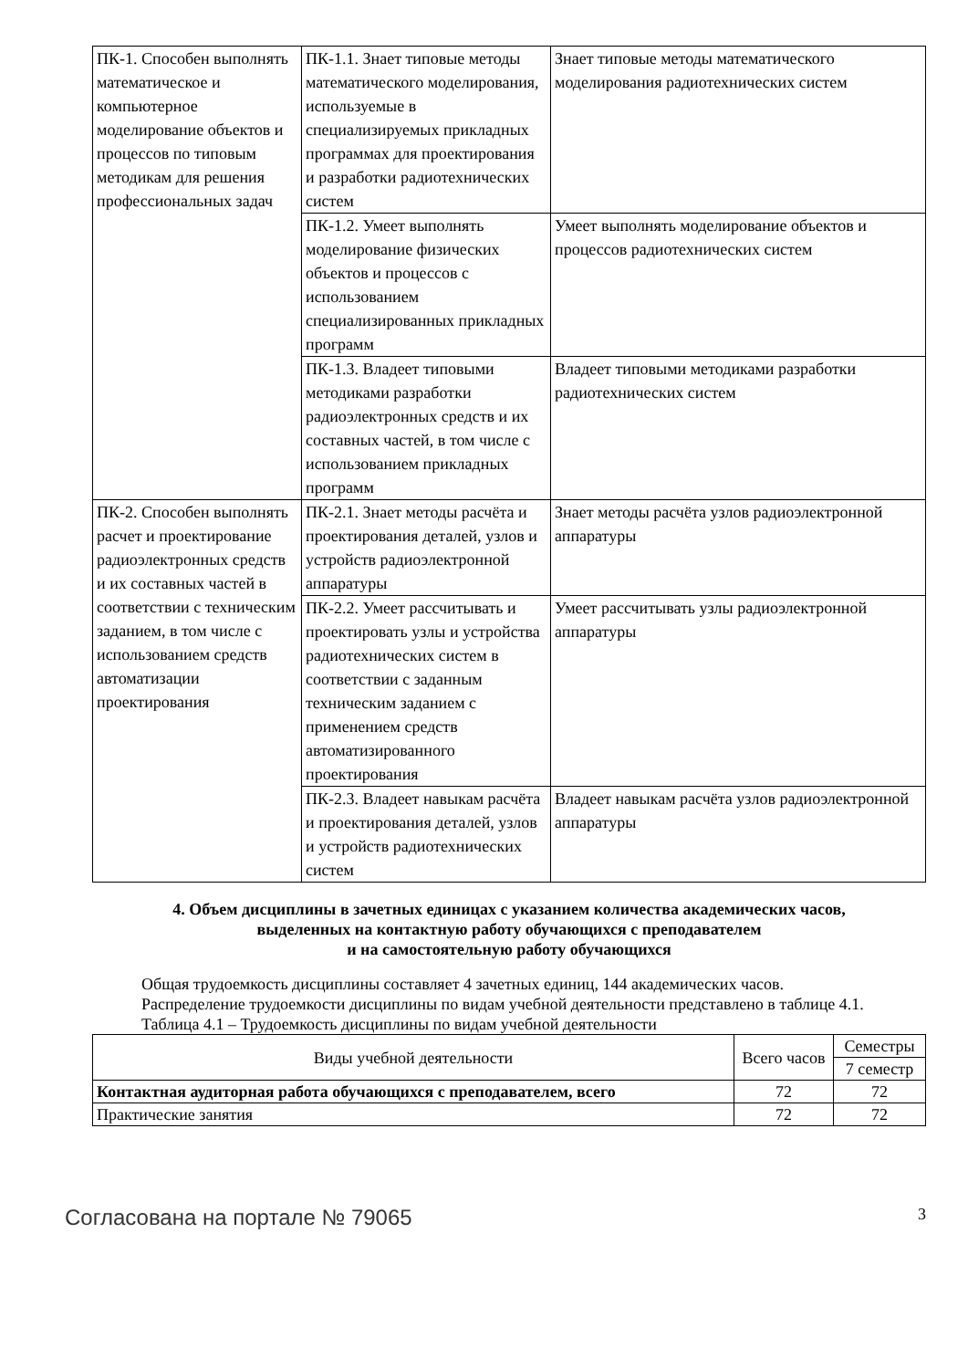| ПК-1. Способен выполнять математическое и компьютерное моделирование объектов и процессов по типовым методикам для решения профессиональных задач | ПК-1.1. Знает типовые методы математического моделирования, используемые в специализируемых прикладных программах для проектирования и разработки радиотехнических систем | Знает типовые методы математического моделирования радиотехнических систем |
| | ПК-1.2. Умеет выполнять моделирование физических объектов и процессов с использованием специализированных прикладных программ | Умеет выполнять моделирование объектов и процессов радиотехнических систем |
| | ПК-1.3. Владеет типовыми методиками разработки радиоэлектронных средств и их составных частей, в том числе с использованием прикладных программ | Владеет типовыми методиками разработки радиотехнических систем |
| ПК-2. Способен выполнять расчет и проектирование радиоэлектронных средств и их составных частей в соответствии с техническим заданием, в том числе с использованием средств автоматизации проектирования | ПК-2.1. Знает методы расчёта и проектирования деталей, узлов и устройств радиоэлектронной аппаратуры | Знает методы расчёта узлов радиоэлектронной аппаратуры |
| | ПК-2.2. Умеет рассчитывать и проектировать узлы и устройства радиотехнических систем в соответствии с заданным техническим заданием с применением средств автоматизированного проектирования | Умеет рассчитывать узлы радиоэлектронной аппаратуры |
| | ПК-2.3. Владеет навыкам расчёта и проектирования деталей, узлов и устройств радиотехнических систем | Владеет навыкам расчёта узлов радиоэлектронной аппаратуры |
4. Объем дисциплины в зачетных единицах с указанием количества академических часов,
выделенных на контактную работу обучающихся с преподавателем
и на самостоятельную работу обучающихся
Общая трудоемкость дисциплины составляет 4 зачетных единиц, 144 академических часов.
Распределение трудоемкости дисциплины по видам учебной деятельности представлено в таблице 4.1.
Таблица 4.1 – Трудоемкость дисциплины по видам учебной деятельности
| Виды учебной деятельности | Всего часов | Семестры |
| --- | --- | --- |
| | | 7 семестр |
| Контактная аудиторная работа обучающихся с преподавателем, всего | 72 | 72 |
| Практические занятия | 72 | 72 |
Согласована на портале № 79065 3